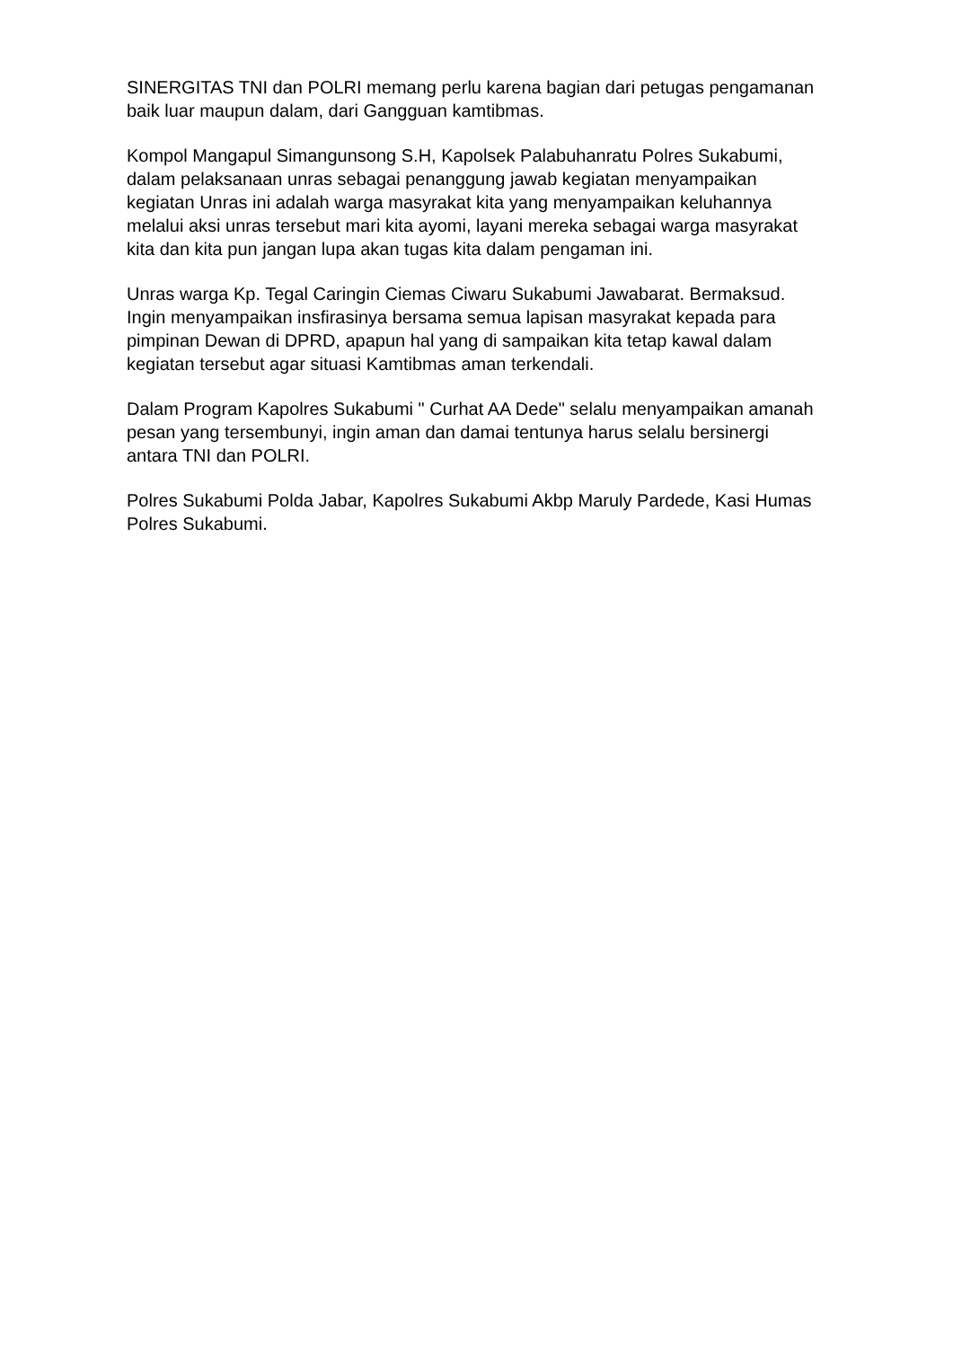SINERGITAS TNI dan POLRI memang perlu karena bagian dari petugas pengamanan baik luar maupun dalam, dari Gangguan kamtibmas.
Kompol Mangapul Simangunsong S.H, Kapolsek Palabuhanratu Polres Sukabumi, dalam pelaksanaan unras sebagai penanggung jawab kegiatan menyampaikan kegiatan Unras ini adalah warga masyrakat kita yang menyampaikan keluhannya melalui aksi unras tersebut mari kita ayomi, layani mereka sebagai warga masyrakat kita dan kita pun jangan lupa akan tugas kita dalam pengaman ini.
Unras warga Kp. Tegal Caringin Ciemas Ciwaru Sukabumi Jawabarat. Bermaksud. Ingin menyampaikan insfirasinya bersama semua lapisan masyrakat kepada para pimpinan Dewan di DPRD, apapun hal yang di sampaikan kita tetap kawal dalam kegiatan tersebut agar situasi Kamtibmas aman terkendali.
Dalam Program Kapolres Sukabumi " Curhat AA Dede" selalu menyampaikan amanah pesan yang tersembunyi, ingin aman dan damai tentunya harus selalu bersinergi antara TNI dan POLRI.
Polres Sukabumi Polda Jabar, Kapolres Sukabumi Akbp Maruly Pardede, Kasi Humas Polres Sukabumi.